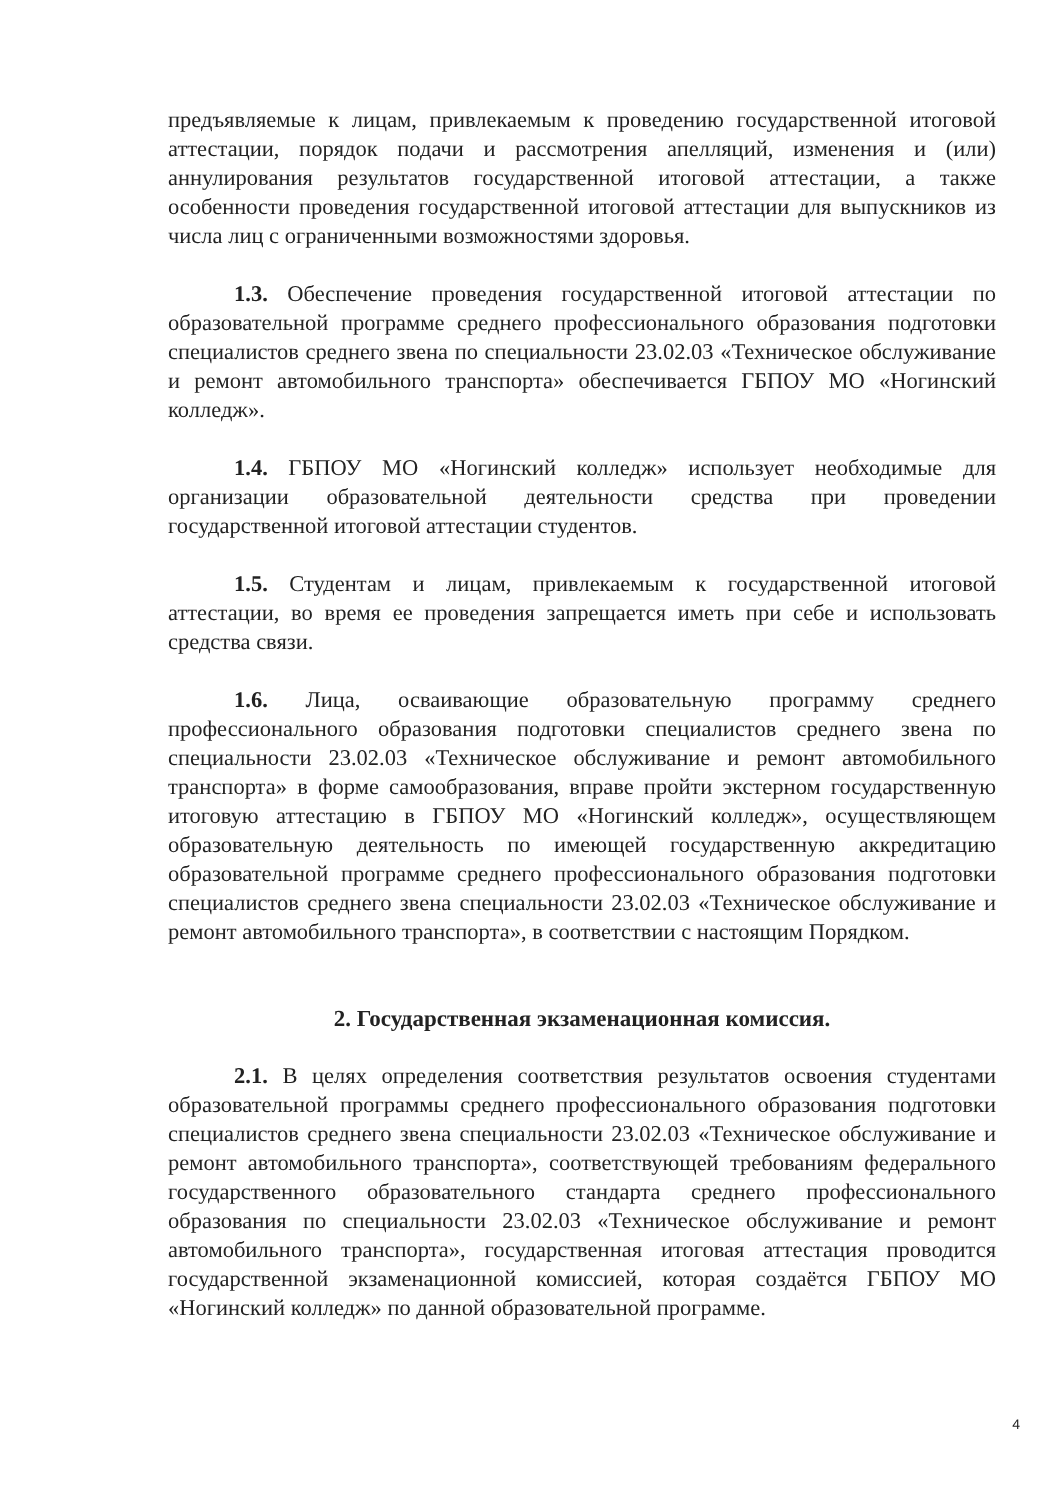предъявляемые к лицам, привлекаемым к проведению государственной итоговой аттестации, порядок подачи и рассмотрения апелляций, изменения и (или) аннулирования результатов государственной итоговой аттестации, а также особенности проведения государственной итоговой аттестации для выпускников из числа лиц с ограниченными возможностями здоровья.
1.3. Обеспечение проведения государственной итоговой аттестации по образовательной программе среднего профессионального образования подготовки специалистов среднего звена по специальности 23.02.03 «Техническое обслуживание и ремонт автомобильного транспорта» обеспечивается ГБПОУ МО «Ногинский колледж».
1.4. ГБПОУ МО «Ногинский колледж» использует необходимые для организации образовательной деятельности средства при проведении государственной итоговой аттестации студентов.
1.5. Студентам и лицам, привлекаемым к государственной итоговой аттестации, во время ее проведения запрещается иметь при себе и использовать средства связи.
1.6. Лица, осваивающие образовательную программу среднего профессионального образования подготовки специалистов среднего звена по специальности 23.02.03 «Техническое обслуживание и ремонт автомобильного транспорта» в форме самообразования, вправе пройти экстерном государственную итоговую аттестацию в ГБПОУ МО «Ногинский колледж», осуществляющем образовательную деятельность по имеющей государственную аккредитацию образовательной программе среднего профессионального образования подготовки специалистов среднего звена специальности 23.02.03 «Техническое обслуживание и ремонт автомобильного транспорта», в соответствии с настоящим Порядком.
2. Государственная экзаменационная комиссия.
2.1. В целях определения соответствия результатов освоения студентами образовательной программы среднего профессионального образования подготовки специалистов среднего звена специальности 23.02.03 «Техническое обслуживание и ремонт автомобильного транспорта», соответствующей требованиям федерального государственного образовательного стандарта среднего профессионального образования по специальности 23.02.03 «Техническое обслуживание и ремонт автомобильного транспорта», государственная итоговая аттестация проводится государственной экзаменационной комиссией, которая создаётся ГБПОУ МО «Ногинский колледж» по данной образовательной программе.
4